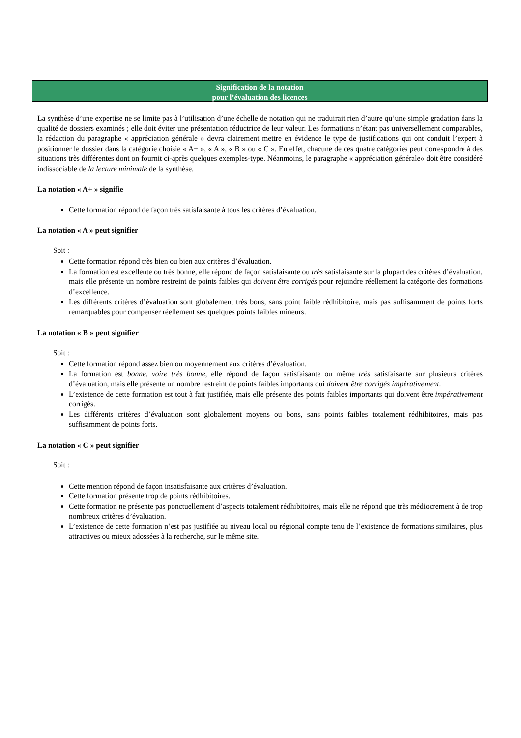Signification de la notation
pour l’évaluation des licences
La synthèse d’une expertise ne se limite pas à l’utilisation d’une échelle de notation qui ne traduirait rien d’autre qu’une simple gradation dans la qualité de dossiers examinés ; elle doit éviter une présentation réductrice de leur valeur. Les formations n’étant pas universellement comparables, la rédaction du paragraphe « appréciation générale » devra clairement mettre en évidence le type de justifications qui ont conduit l’expert à positionner le dossier dans la catégorie choisie « A+ », « A », « B » ou « C ». En effet, chacune de ces quatre catégories peut correspondre à des situations très différentes dont on fournit ci-après quelques exemples-type. Néanmoins, le paragraphe « appréciation générale» doit être considéré indissociable de la lecture minimale de la synthèse.
La notation « A+ » signifie
Cette formation répond de façon très satisfaisante à tous les critères d’évaluation.
La notation « A » peut signifier
Soit :
Cette formation répond très bien ou bien aux critères d’évaluation.
La formation est excellente ou très bonne, elle répond de façon satisfaisante ou très satisfaisante sur la plupart des critères d’évaluation, mais elle présente un nombre restreint de points faibles qui doivent être corrigés pour rejoindre réellement la catégorie des formations d’excellence.
Les différents critères d’évaluation sont globalement très bons, sans point faible rédhibitoire, mais pas suffisamment de points forts remarquables pour compenser réellement ses quelques points faibles mineurs.
La notation « B » peut signifier
Soit :
Cette formation répond assez bien ou moyennement aux critères d’évaluation.
La formation est bonne, voire très bonne, elle répond de façon satisfaisante ou même très satisfaisante sur plusieurs critères d’évaluation, mais elle présente un nombre restreint de points faibles importants qui doivent être corrigés impérativement.
L’existence de cette formation est tout à fait justifiée, mais elle présente des points faibles importants qui doivent être impérativement corrigés.
Les différents critères d’évaluation sont globalement moyens ou bons, sans points faibles totalement rédhibitoires, mais pas suffisamment de points forts.
La notation « C » peut signifier
Soit :
Cette mention répond de façon insatisfaisante aux critères d’évaluation.
Cette formation présente trop de points rédhibitoires.
Cette formation ne présente pas ponctuellement d’aspects totalement rédhibitoires, mais elle ne répond que très médiocrement à de trop nombreux critères d’évaluation.
L’existence de cette formation n’est pas justifiée au niveau local ou régional compte tenu de l’existence de formations similaires, plus attractives ou mieux adossées à la recherche, sur le même site.